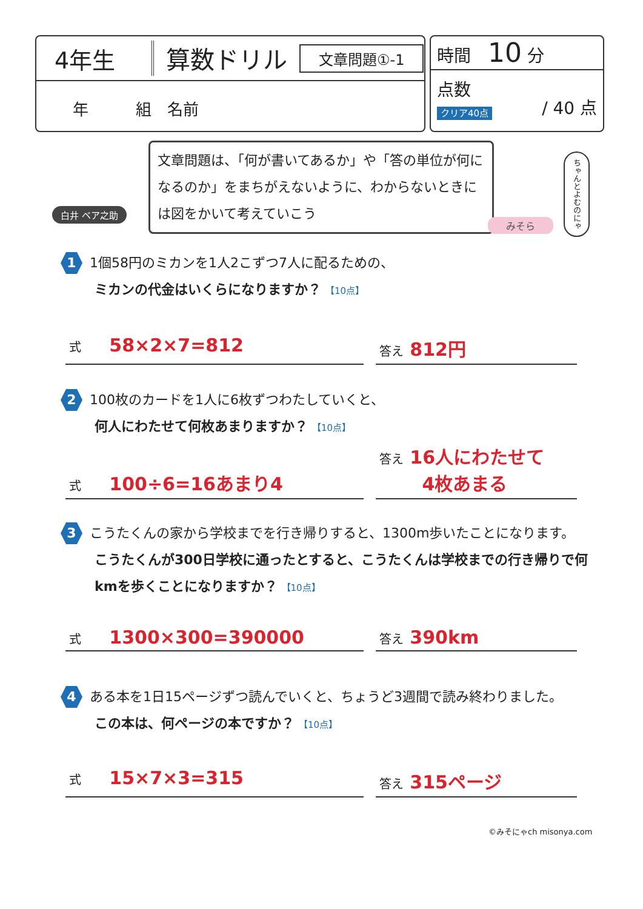4年生 算数ドリル 文章問題①-1
年　　　組　名前
時間　10 分
点数 / 40 点
クリア40点
白井 ベア之助
文章問題は、「何が書いてあるか」や「答の単位が何になるのか」をまちがえないように、わからないときには図をかいて考えていこう
ちゃんとよむのにゃ
みそら
1 1個58円のミカンを1人2こずつ7人に配るための、
ミカンの代金はいくらになりますか？ 【10点】
式 58×2×7=812
答え 812円
2 100枚のカードを1人に6枚ずつわたしていくと、
何人にわたせて何枚あまりますか？ 【10点】
式 100÷6=16あまり4
答え 16人にわたせて
　　 4枚あまる
3 こうたくんの家から学校までを行き帰りすると、1300m歩いたことになります。
こうたくんが300日学校に通ったとすると、こうたくんは学校までの行き帰りで何kmを歩くことになりますか？ 【10点】
式 1300×300=390000
答え 390km
4 ある本を1日15ページずつ読んでいくと、ちょうど3週間で読み終わりました。
この本は、何ページの本ですか？ 【10点】
式 15×7×3=315
答え 315ページ
©みそにゃch misonya.com